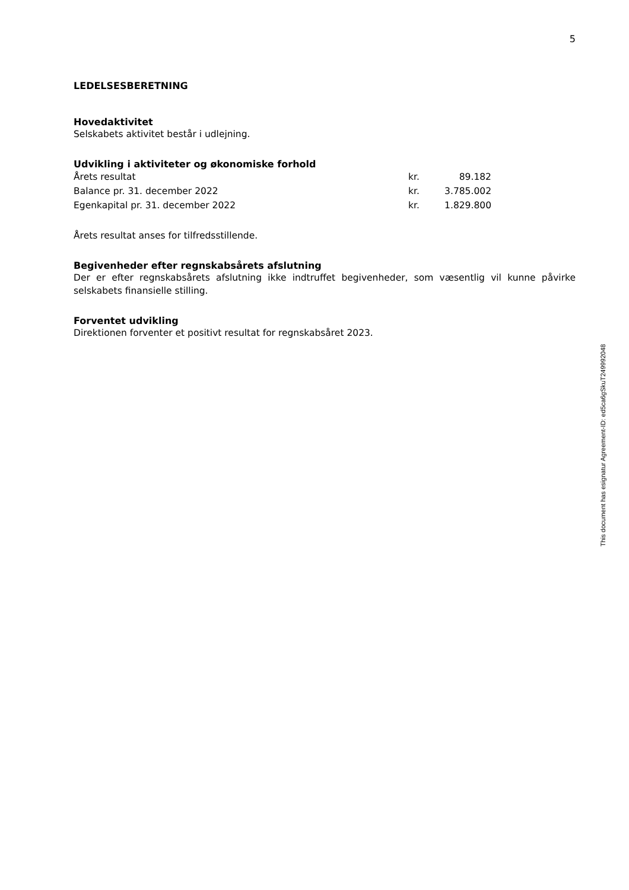5
LEDELSESBERETNING
Hovedaktivitet
Selskabets aktivitet består i udlejning.
Udvikling i aktiviteter og økonomiske forhold
| Årets resultat | kr. | 89.182 |
| Balance pr. 31. december 2022 | kr. | 3.785.002 |
| Egenkapital pr. 31. december 2022 | kr. | 1.829.800 |
Årets resultat anses for tilfredsstillende.
Begivenheder efter regnskabsårets afslutning
Der er efter regnskabsårets afslutning ikke indtruffet begivenheder, som væsentlig vil kunne påvirke selskabets finansielle stilling.
Forventet udvikling
Direktionen forventer et positivt resultat for regnskabsåret 2023.
This document has esignatur Agreement-ID: ed5ca6gSkuT249992048